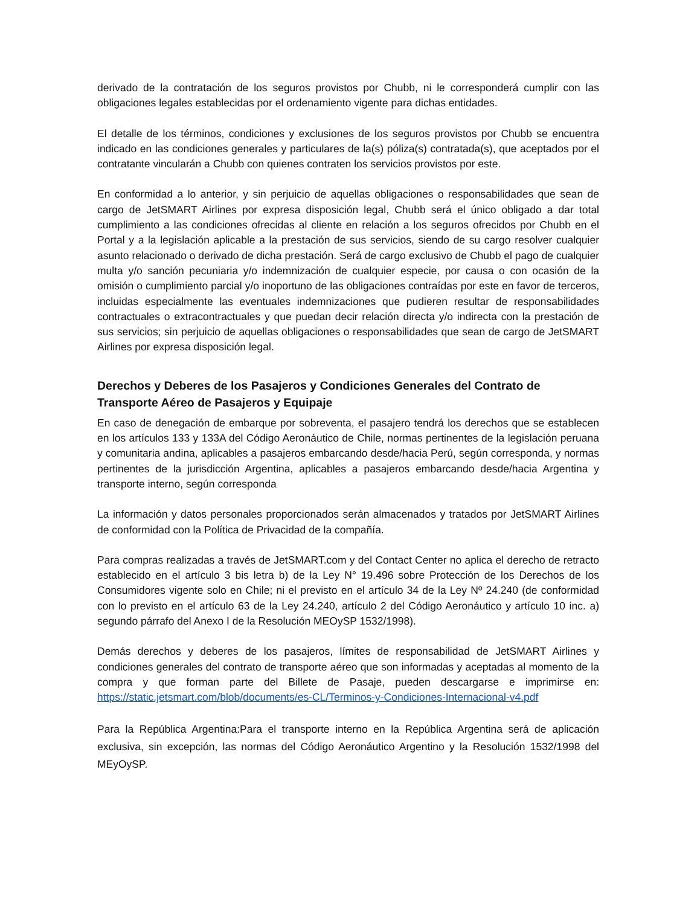derivado de la contratación de los seguros provistos por Chubb, ni le corresponderá cumplir con las obligaciones legales establecidas por el ordenamiento vigente para dichas entidades.
El detalle de los términos, condiciones y exclusiones de los seguros provistos por Chubb se encuentra indicado en las condiciones generales y particulares de la(s) póliza(s) contratada(s), que aceptados por el contratante vincularán a Chubb con quienes contraten los servicios provistos por este.
En conformidad a lo anterior, y sin perjuicio de aquellas obligaciones o responsabilidades que sean de cargo de JetSMART Airlines por expresa disposición legal, Chubb será el único obligado a dar total cumplimiento a las condiciones ofrecidas al cliente en relación a los seguros ofrecidos por Chubb en el Portal y a la legislación aplicable a la prestación de sus servicios, siendo de su cargo resolver cualquier asunto relacionado o derivado de dicha prestación. Será de cargo exclusivo de Chubb el pago de cualquier multa y/o sanción pecuniaria y/o indemnización de cualquier especie, por causa o con ocasión de la omisión o cumplimiento parcial y/o inoportuno de las obligaciones contraídas por este en favor de terceros, incluidas especialmente las eventuales indemnizaciones que pudieren resultar de responsabilidades contractuales o extracontractuales y que puedan decir relación directa y/o indirecta con la prestación de sus servicios; sin perjuicio de aquellas obligaciones o responsabilidades que sean de cargo de JetSMART Airlines por expresa disposición legal.
Derechos y Deberes de los Pasajeros y Condiciones Generales del Contrato de Transporte Aéreo de Pasajeros y Equipaje
En caso de denegación de embarque por sobreventa, el pasajero tendrá los derechos que se establecen en los artículos 133 y 133A del Código Aeronáutico de Chile, normas pertinentes de la legislación peruana y comunitaria andina, aplicables a pasajeros embarcando desde/hacia Perú, según corresponda, y normas pertinentes de la jurisdicción Argentina, aplicables a pasajeros embarcando desde/hacia Argentina y transporte interno, según corresponda
La información y datos personales proporcionados serán almacenados y tratados por JetSMART Airlines de conformidad con la Política de Privacidad de la compañía.
Para compras realizadas a través de JetSMART.com y del Contact Center no aplica el derecho de retracto establecido en el artículo 3 bis letra b) de la Ley N° 19.496 sobre Protección de los Derechos de los Consumidores vigente solo en Chile; ni el previsto en el artículo 34 de la Ley Nº 24.240 (de conformidad con lo previsto en el artículo 63 de la Ley 24.240, artículo 2 del Código Aeronáutico y artículo 10 inc. a) segundo párrafo del Anexo I de la Resolución MEOySP 1532/1998).
Demás derechos y deberes de los pasajeros, límites de responsabilidad de JetSMART Airlines y condiciones generales del contrato de transporte aéreo que son informadas y aceptadas al momento de la compra y que forman parte del Billete de Pasaje, pueden descargarse e imprimirse en: https://static.jetsmart.com/blob/documents/es-CL/Terminos-y-Condiciones-Internacional-v4.pdf
Para la República Argentina:Para el transporte interno en la República Argentina será de aplicación exclusiva, sin excepción, las normas del Código Aeronáutico Argentino y la Resolución 1532/1998 del MEyOySP.